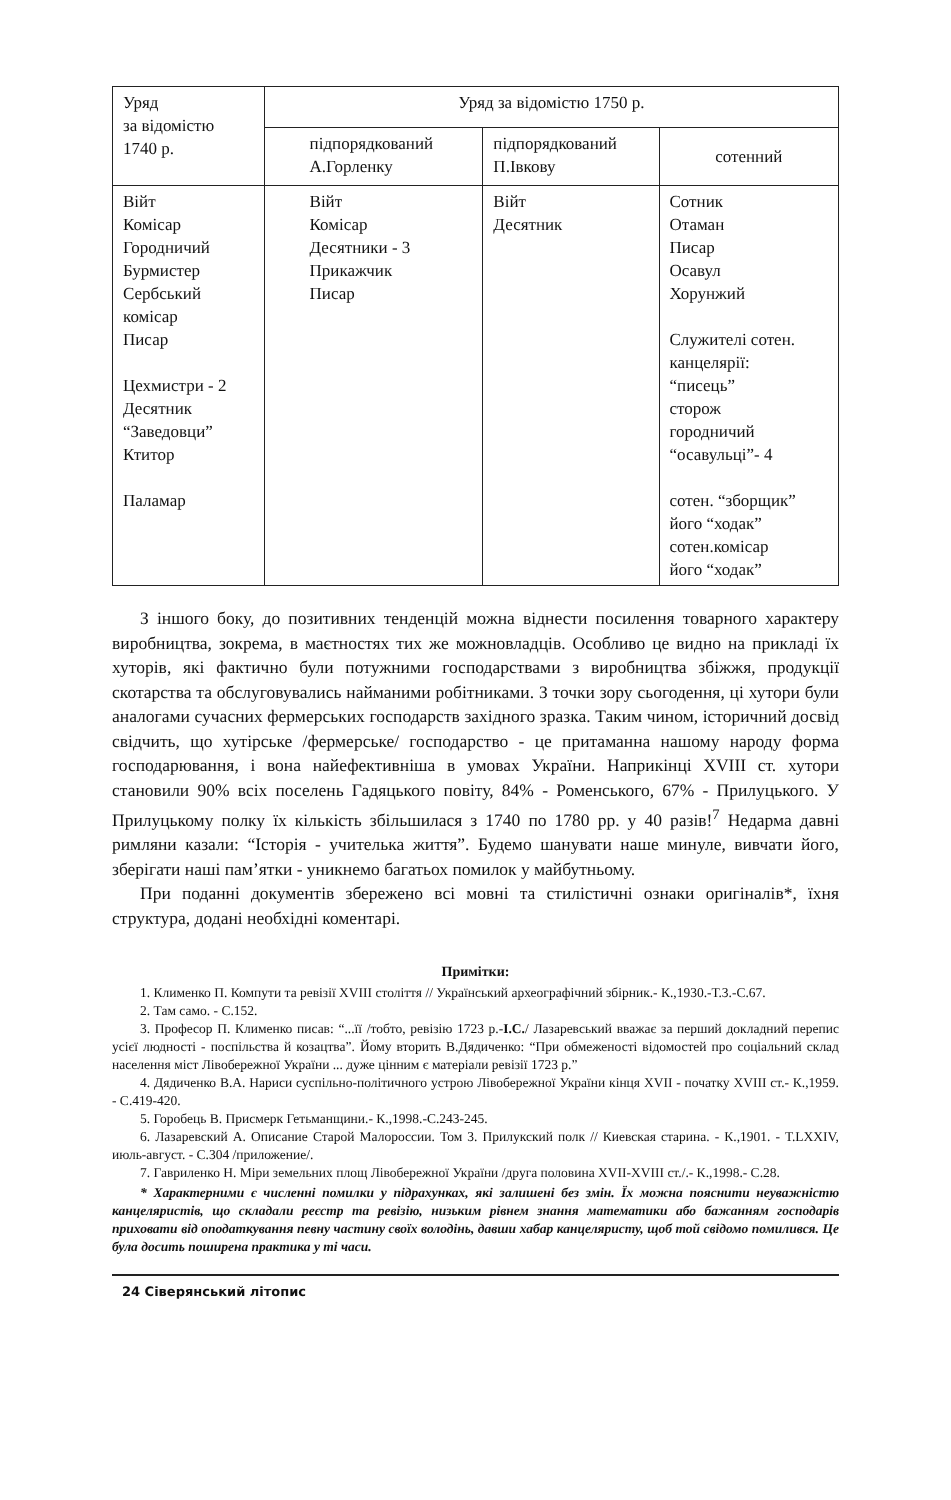| Уряд за відомістю 1740 р. | Уряд за відомістю 1750 р. | | |
| | підпорядкований А.Горленку | підпорядкований П.Івкову | сотенний |
| Війт Комісар Городничий Бурмистер Сербський комісар Писар Цехмистри - 2 Десятник “Заведовци” Ктитор Паламар | Війт Комісар Десятники - 3 Прикажчик Писар | Війт Десятник | Сотник Отаман Писар Осавул Хорунжий Служителі сотен. канцелярії: “писець” сторож городничий “осавульці”- 4 сотен. “зборщик” його “ходак” сотен.комісар його “ходак” |
З іншого боку, до позитивних тенденцій можна віднести посилення товарного характеру виробництва, зокрема, в маєтностях тих же можновладців. Особливо це видно на прикладі їх хуторів, які фактично були потужними господарствами з виробництва збіжжя, продукції скотарства та обслуговувались найманими робітниками. З точки зору сьогодення, ці хутори були аналогами сучасних фермерських господарств західного зразка. Таким чином, історичний досвід свідчить, що хутірське /фермерське/ господарство - це притаманна нашому народу форма господарювання, і вона найефективніша в умовах України. Наприкінці XVIII ст. хутори становили 90% всіх поселень Гадяцького повіту, 84% - Роменського, 67% - Прилуцького. У Прилуцькому полку їх кількість збільшилася з 1740 по 1780 рр. у 40 разів!<sup>7</sup> Недарма давні римляни казали: “Історія - учителька життя”. Будемо шанувати наше минуле, вивчати його, зберігати наші пам’ятки - уникнемо багатьох помилок у майбутньому.
При поданні документів збережено всі мовні та стилістичні ознаки оригіналів*, їхня структура, додані необхідні коментарі.
Примітки:
1. Клименко П. Компути та ревізії XVIII століття // Український археографічний збірник.- К.,1930.-Т.3.-С.67.
2. Там само. - С.152.
3. Професор П. Клименко писав: “...її /тобто, ревізію 1723 р.-І.С./ Лазаревський вважає за перший докладний перепис усієї людності - поспільства й козацтва”. Йому вторить В.Дядиченко: “При обмеженості відомостей про соціальний склад населення міст Лівобережної України ... дуже цінним є матеріали ревізії 1723 р.”
4. Дядиченко В.А. Нариси суспільно-політичного устрою Лівобережної України кінця XVII - початку XVIII ст.- К.,1959. - С.419-420.
5. Горобець В. Присмерк Гетьманщини.- К.,1998.-С.243-245.
6. Лазаревский А. Описание Старой Малороссии. Том 3. Прилукский полк // Киевская старина. - К.,1901. - Т.LXXIV, июль-август. - С.304 /приложение/.
7. Гавриленко Н. Міри земельних площ Лівобережної України /друга половина XVII-XVIII ст./.- К.,1998.- С.28.
* Характерними є численні помилки у підрахунках, які залишені без змін. Їх можна пояснити неуважністю канцеляристів, що складали реєстр та ревізію, низьким рівнем знання математики або бажанням господарів приховати від оподаткування певну частину своїх володінь, давши хабар канцеляристу, щоб той свідомо помилився. Це була досить поширена практика у ті часи.
24 Сіверянський літопис